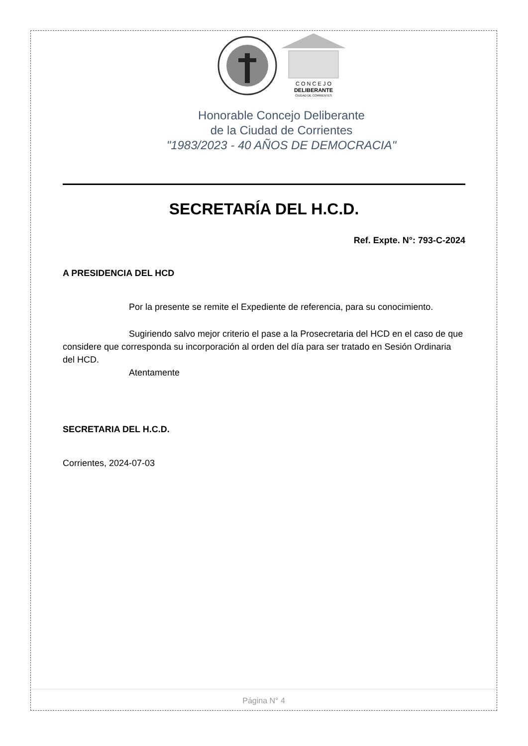C O N C E J O
DELIBERANTE
CIUDAD DE CORRIENTES
Honorable Concejo Deliberante
de la Ciudad de Corrientes
"1983/2023 - 40 AÑOS DE DEMOCRACIA"
SECRETARÍA DEL H.C.D.
Ref. Expte. N°: 793-C-2024
A PRESIDENCIA DEL HCD
Por la presente se remite el Expediente de referencia, para su conocimiento.
Sugiriendo salvo mejor criterio el pase a la Prosecretaria del HCD en el caso de que considere que corresponda su incorporación al orden del día para ser tratado en Sesión Ordinaria del HCD.
Atentamente
SECRETARIA DEL H.C.D.
Corrientes, 2024-07-03
Página N° 4